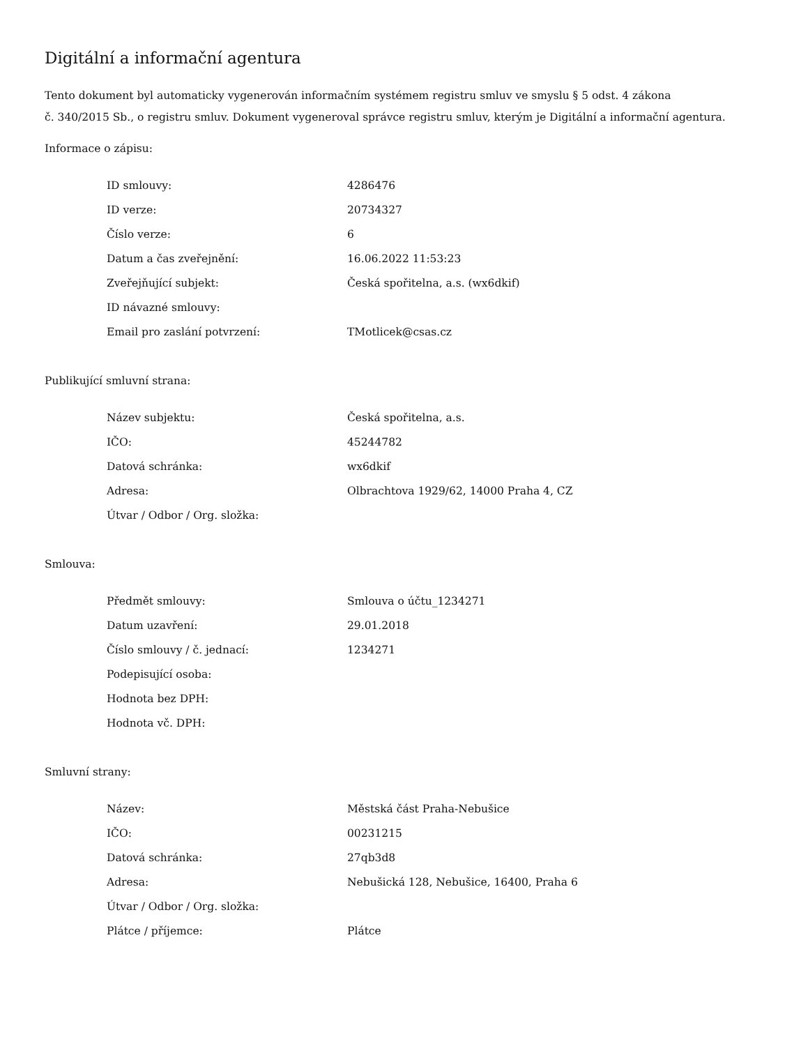Digitální a informační agentura
Tento dokument byl automaticky vygenerován informačním systémem registru smluv ve smyslu § 5 odst. 4 zákona
č. 340/2015 Sb., o registru smluv. Dokument vygeneroval správce registru smluv, kterým je Digitální a informační agentura.
Informace o zápisu:
| ID smlouvy: | 4286476 |
| ID verze: | 20734327 |
| Číslo verze: | 6 |
| Datum a čas zveřejnění: | 16.06.2022 11:53:23 |
| Zveřejňující subjekt: | Česká spořitelna, a.s. (wx6dkif) |
| ID návazné smlouvy: | |
| Email pro zaslání potvrzení: | TMotlicek@csas.cz |
Publikující smluvní strana:
| Název subjektu: | Česká spořitelna, a.s. |
| IČO: | 45244782 |
| Datová schránka: | wx6dkif |
| Adresa: | Olbrachtova 1929/62, 14000 Praha 4, CZ |
| Útvar / Odbor / Org. složka: | |
Smlouva:
| Předmět smlouvy: | Smlouva o účtu_1234271 |
| Datum uzavření: | 29.01.2018 |
| Číslo smlouvy / č. jednací: | 1234271 |
| Podepisující osoba: | |
| Hodnota bez DPH: | |
| Hodnota vč. DPH: | |
Smluvní strany:
| Název: | Městská část Praha-Nebušice |
| IČO: | 00231215 |
| Datová schránka: | 27qb3d8 |
| Adresa: | Nebušická 128, Nebušice, 16400, Praha 6 |
| Útvar / Odbor / Org. složka: | |
| Plátce / příjemce: | Plátce |